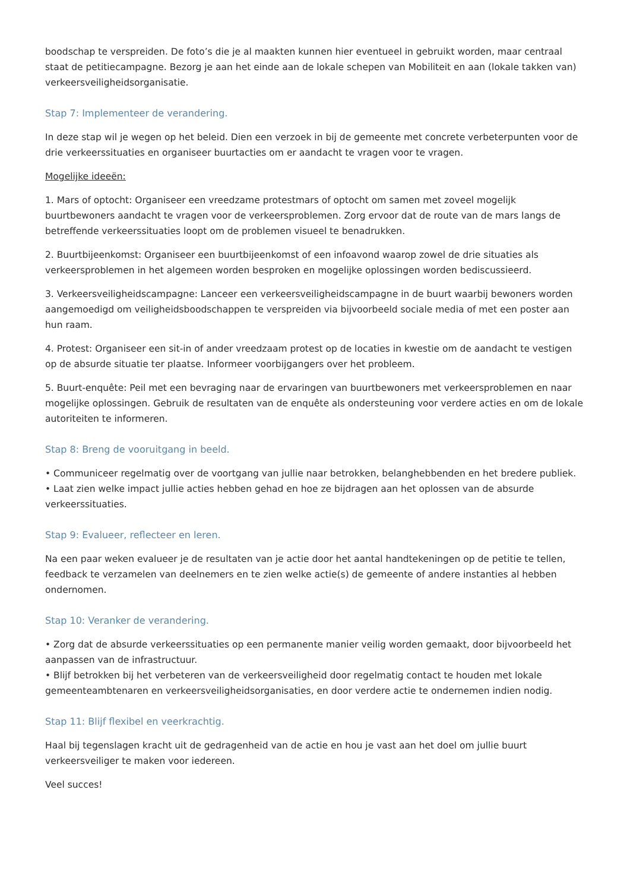boodschap te verspreiden. De foto’s die je al maakten kunnen hier eventueel in gebruikt worden, maar centraal staat de petitiecampagne. Bezorg je aan het einde aan de lokale schepen van Mobiliteit en aan (lokale takken van) verkeersveiligheidsorganisatie.
Stap 7: Implementeer de verandering.
In deze stap wil je wegen op het beleid. Dien een verzoek in bij de gemeente met concrete verbeterpunten voor de drie verkeerssituaties en organiseer buurtacties om er aandacht te vragen voor te vragen.
Mogelijke ideeën:
1. Mars of optocht: Organiseer een vreedzame protestmars of optocht om samen met zoveel mogelijk buurtbewoners aandacht te vragen voor de verkeersproblemen. Zorg ervoor dat de route van de mars langs de betreffende verkeerssituaties loopt om de problemen visueel te benadrukken.
2. Buurtbijeenkomst: Organiseer een buurtbijeenkomst of een infoavond waarop zowel de drie situaties als verkeersproblemen in het algemeen worden besproken en mogelijke oplossingen worden bediscussieerd.
3. Verkeersveiligheidscampagne: Lanceer een verkeersveiligheidscampagne in de buurt waarbij bewoners worden aangemoedigd om veiligheidsboodschappen te verspreiden via bijvoorbeeld sociale media of met een poster aan hun raam.
4. Protest: Organiseer een sit-in of ander vreedzaam protest op de locaties in kwestie om de aandacht te vestigen op de absurde situatie ter plaatse. Informeer voorbijgangers over het probleem.
5. Buurt-enquête: Peil met een bevraging naar de ervaringen van buurtbewoners met verkeersproblemen en naar mogelijke oplossingen. Gebruik de resultaten van de enquête als ondersteuning voor verdere acties en om de lokale autoriteiten te informeren.
Stap 8: Breng de vooruitgang in beeld.
• Communiceer regelmatig over de voortgang van jullie naar betrokken, belanghebbenden en het bredere publiek.
• Laat zien welke impact jullie acties hebben gehad en hoe ze bijdragen aan het oplossen van de absurde verkeerssituaties.
Stap 9: Evalueer, reflecteer en leren.
Na een paar weken evalueer je de resultaten van je actie door het aantal handtekeningen op de petitie te tellen, feedback te verzamelen van deelnemers en te zien welke actie(s) de gemeente of andere instanties al hebben ondernomen.
Stap 10: Veranker de verandering.
• Zorg dat de absurde verkeerssituaties op een permanente manier veilig worden gemaakt, door bijvoorbeeld het aanpassen van de infrastructuur.
• Blijf betrokken bij het verbeteren van de verkeersveiligheid door regelmatig contact te houden met lokale gemeenteambtenaren en verkeersveiligheidsorganisaties, en door verdere actie te ondernemen indien nodig.
Stap 11: Blijf flexibel en veerkrachtig.
Haal bij tegenslagen kracht uit de gedragenheid van de actie en hou je vast aan het doel om jullie buurt verkeersveiliger te maken voor iedereen.
Veel succes!